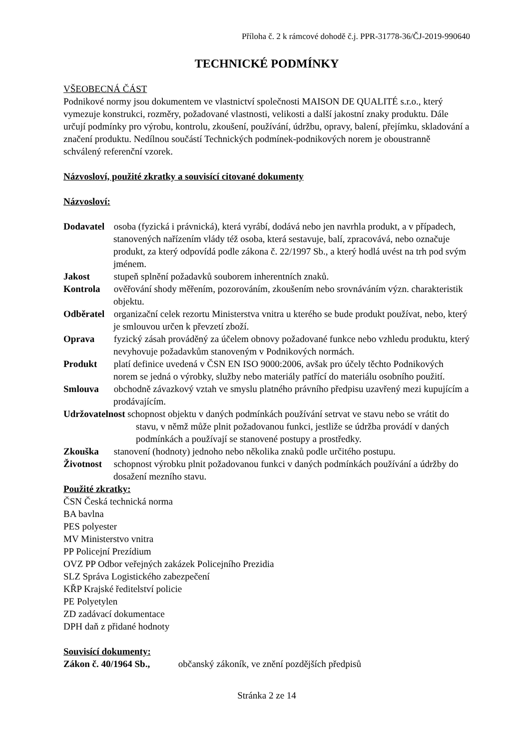Příloha č. 2 k rámcové dohodě č.j. PPR-31778-36/ČJ-2019-990640
TECHNICKÉ PODMÍNKY
VŠEOBECNÁ ČÁST
Podnikové normy jsou dokumentem ve vlastnictví společnosti MAISON DE QUALITÉ s.r.o., který vymezuje konstrukci, rozměry, požadované vlastnosti, velikosti a další jakostní znaky produktu. Dále určují podmínky pro výrobu, kontrolu, zkoušení, používání, údržbu, opravy, balení, přejímku, skladování a značení produktu. Nedílnou součástí Technických podmínek-podnikových norem je oboustranně schválený referenční vzorek.
Názvosloví, použité zkratky a souvisící citované dokumenty
Názvosloví:
Dodavatel osoba (fyzická i právnická), která vyrábí, dodává nebo jen navrhla produkt, a v případech, stanovených nařízením vlády též osoba, která sestavuje, balí, zpracovává, nebo označuje produkt, za který odpovídá podle zákona č. 22/1997 Sb., a který hodlá uvést na trh pod svým jménem.
Jakost stupeň splnění požadavků souborem inherentních znaků.
Kontrola ověřování shody měřením, pozorováním, zkoušením nebo srovnáváním význ. charakteristik objektu.
Odběratel organizační celek rezortu Ministerstva vnitra u kterého se bude produkt používat, nebo, který je smlouvou určen k převzetí zboží.
Oprava fyzický zásah prováděný za účelem obnovy požadované funkce nebo vzhledu produktu, který nevyhovuje požadavkům stanoveným v Podnikových normách.
Produkt platí definice uvedená v ČSN EN ISO 9000:2006, avšak pro účely těchto Podnikových norem se jedná o výrobky, služby nebo materiály patřící do materiálu osobního použití.
Smlouva obchodně závazkový vztah ve smyslu platného právního předpisu uzavřený mezi kupujícím a prodávajícím.
Udržovatelnost schopnost objektu v daných podmínkách používání setrvat ve stavu nebo se vrátit do stavu, v němž může plnit požadovanou funkci, jestliže se údržba provádí v daných podmínkách a používají se stanovené postupy a prostředky.
Zkouška stanovení (hodnoty) jednoho nebo několika znaků podle určitého postupu.
Životnost schopnost výrobku plnit požadovanou funkci v daných podmínkách používání a údržby do dosažení mezního stavu.
Použité zkratky:
ČSN Česká technická norma
BA bavlna
PES polyester
MV Ministerstvo vnitra
PP Policejní Prezídium
OVZ PP Odbor veřejných zakázek Policejního Prezidia
SLZ Správa Logistického zabezpečení
KŘP Krajské ředitelství policie
PE Polyetylen
ZD zadávací dokumentace
DPH daň z přidané hodnoty
Souvisící dokumenty:
Zákon č. 40/1964 Sb., občanský zákoník, ve znění pozdějších předpisů
Stránka 2 ze 14